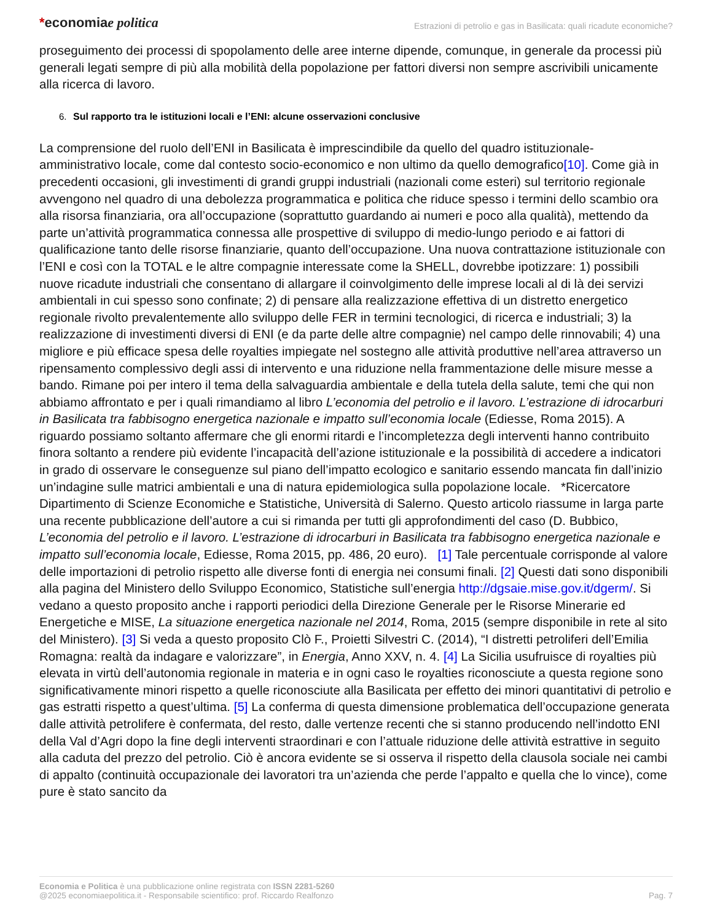*economiae politica
Estrazioni di petrolio e gas in Basilicata: quali ricadute economiche?
proseguimento dei processi di spopolamento delle aree interne dipende, comunque, in generale da processi più generali legati sempre di più alla mobilità della popolazione per fattori diversi non sempre ascrivibili unicamente alla ricerca di lavoro.
6. Sul rapporto tra le istituzioni locali e l’ENI: alcune osservazioni conclusive
La comprensione del ruolo dell’ENI in Basilicata è imprescindibile da quello del quadro istituzionale-amministrativo locale, come dal contesto socio-economico e non ultimo da quello demografico[10]. Come già in precedenti occasioni, gli investimenti di grandi gruppi industriali (nazionali come esteri) sul territorio regionale avvengono nel quadro di una debolezza programmatica e politica che riduce spesso i termini dello scambio ora alla risorsa finanziaria, ora all’occupazione (soprattutto guardando ai numeri e poco alla qualità), mettendo da parte un’attività programmatica connessa alle prospettive di sviluppo di medio-lungo periodo e ai fattori di qualificazione tanto delle risorse finanziarie, quanto dell’occupazione. Una nuova contrattazione istituzionale con l’ENI e così con la TOTAL e le altre compagnie interessate come la SHELL, dovrebbe ipotizzare: 1) possibili nuove ricadute industriali che consentano di allargare il coinvolgimento delle imprese locali al di là dei servizi ambientali in cui spesso sono confinate; 2) di pensare alla realizzazione effettiva di un distretto energetico regionale rivolto prevalentemente allo sviluppo delle FER in termini tecnologici, di ricerca e industriali; 3) la realizzazione di investimenti diversi di ENI (e da parte delle altre compagnie) nel campo delle rinnovabili; 4) una migliore e più efficace spesa delle royalties impiegate nel sostegno alle attività produttive nell’area attraverso un ripensamento complessivo degli assi di intervento e una riduzione nella frammentazione delle misure messe a bando. Rimane poi per intero il tema della salvaguardia ambientale e della tutela della salute, temi che qui non abbiamo affrontato e per i quali rimandiamo al libro L’economia del petrolio e il lavoro. L’estrazione di idrocarburi in Basilicata tra fabbisogno energetica nazionale e impatto sull’economia locale (Ediesse, Roma 2015). A riguardo possiamo soltanto affermare che gli enormi ritardi e l’incompletezza degli interventi hanno contribuito finora soltanto a rendere più evidente l’incapacità dell’azione istituzionale e la possibilità di accedere a indicatori in grado di osservare le conseguenze sul piano dell’impatto ecologico e sanitario essendo mancata fin dall’inizio un’indagine sulle matrici ambientali e una di natura epidemiologica sulla popolazione locale. *Ricercatore Dipartimento di Scienze Economiche e Statistiche, Università di Salerno. Questo articolo riassume in larga parte una recente pubblicazione dell’autore a cui si rimanda per tutti gli approfondimenti del caso (D. Bubbico, L’economia del petrolio e il lavoro. L’estrazione di idrocarburi in Basilicata tra fabbisogno energetica nazionale e impatto sull’economia locale, Ediesse, Roma 2015, pp. 486, 20 euro). [1] Tale percentuale corrisponde al valore delle importazioni di petrolio rispetto alle diverse fonti di energia nei consumi finali. [2] Questi dati sono disponibili alla pagina del Ministero dello Sviluppo Economico, Statistiche sull’energia http://dgsaie.mise.gov.it/dgerm/. Si vedano a questo proposito anche i rapporti periodici della Direzione Generale per le Risorse Minerarie ed Energetiche e MISE, La situazione energetica nazionale nel 2014, Roma, 2015 (sempre disponibile in rete al sito del Ministero). [3] Si veda a questo proposito Clò F., Proietti Silvestri C. (2014), “I distretti petroliferi dell’Emilia Romagna: realtà da indagare e valorizzare”, in Energia, Anno XXV, n. 4. [4] La Sicilia usufruisce di royalties più elevata in virtù dell’autonomia regionale in materia e in ogni caso le royalties riconosciute a questa regione sono significativamente minori rispetto a quelle riconosciute alla Basilicata per effetto dei minori quantitativi di petrolio e gas estratti rispetto a quest’ultima. [5] La conferma di questa dimensione problematica dell’occupazione generata dalle attività petrolifere è confermata, del resto, dalle vertenze recenti che si stanno producendo nell’indotto ENI della Val d’Agri dopo la fine degli interventi straordinari e con l’attuale riduzione delle attività estrattive in seguito alla caduta del prezzo del petrolio. Ciò è ancora evidente se si osserva il rispetto della clausola sociale nei cambi di appalto (continuità occupazionale dei lavoratori tra un’azienda che perde l’appalto e quella che lo vince), come pure è stato sancito da
Economia e Politica è una pubblicazione online registrata con ISSN 2281-5260
@2025 economiaepolitica.it - Responsabile scientifico: prof. Riccardo Realfonzo
Pag. 7